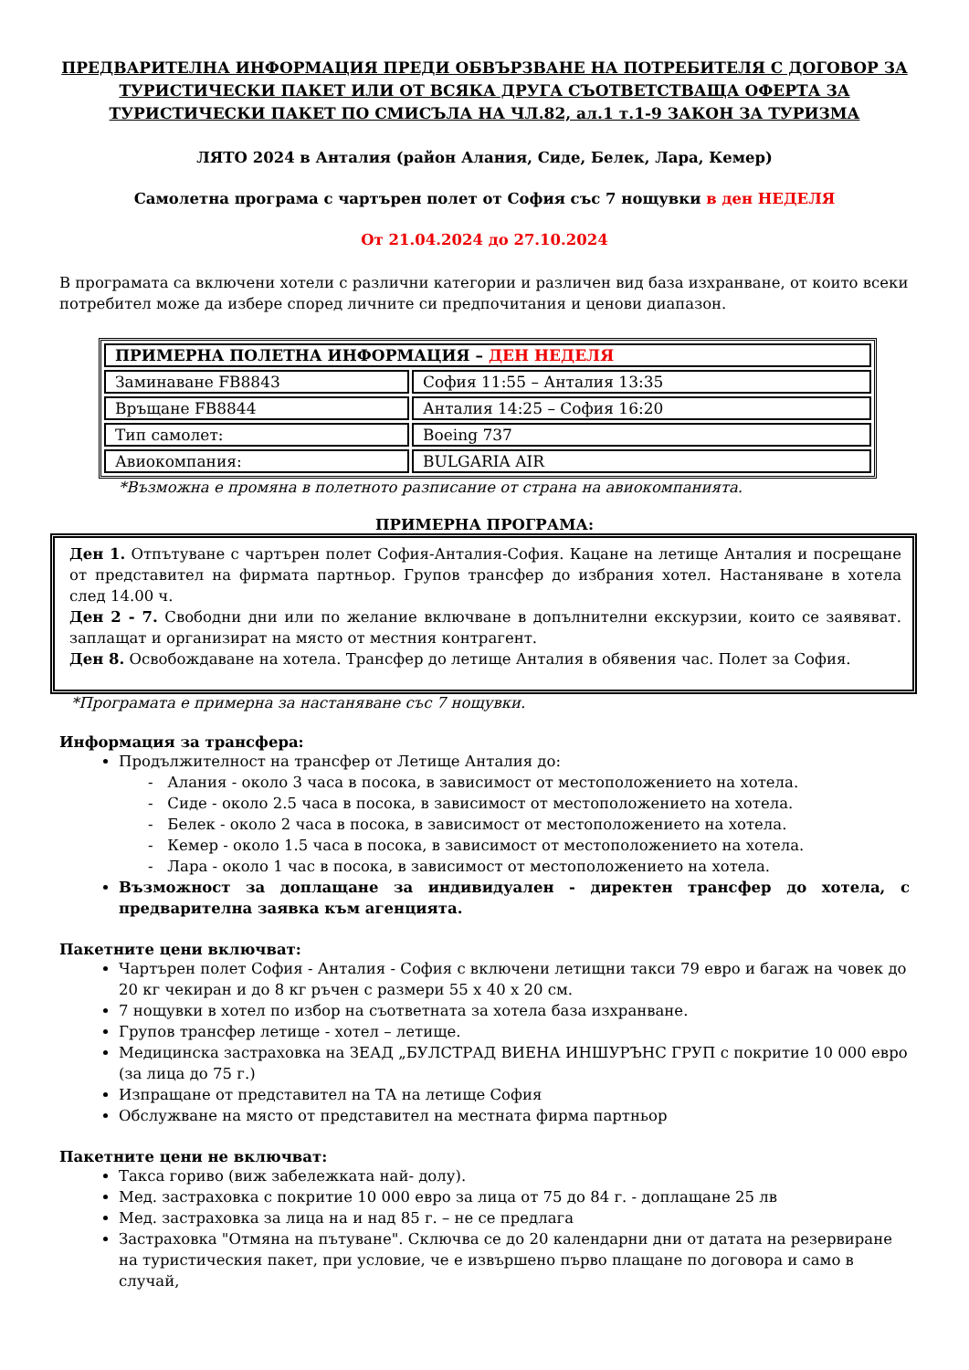ПРЕДВАРИТЕЛНА ИНФОРМАЦИЯ ПРЕДИ ОБВЪРЗВАНЕ НА ПОТРЕБИТЕЛЯ С ДОГОВОР ЗА ТУРИСТИЧЕСКИ ПАКЕТ ИЛИ ОТ ВСЯКА ДРУГА СЪОТВЕТСТВАЩА ОФЕРТА ЗА ТУРИСТИЧЕСКИ ПАКЕТ ПО СМИСЪЛА НА ЧЛ.82, ал.1 т.1-9 ЗАКОН ЗА ТУРИЗМА
ЛЯТО 2024 в Анталия (район Алания, Сиде, Белек, Лара, Кемер)
Самолетна програма с чартърен полет от София със 7 нощувки в ден НЕДЕЛЯ
От 21.04.2024 до 27.10.2024
В програмата са включени хотели с различни категории и различен вид база изхранване, от които всеки потребител може да избере според личните си предпочитания и ценови диапазон.
| ПРИМЕРНА ПОЛЕТНА ИНФОРМАЦИЯ – ДЕН НЕДЕЛЯ | |
| Заминаване FB8843 | София 11:55 – Анталия 13:35 |
| Връщане FB8844 | Анталия 14:25 – София 16:20 |
| Тип самолет: | Boeing 737 |
| Авиокомпания: | BULGARIA AIR |
*Възможна е промяна в полетното разписание от страна на авиокомпанията.
ПРИМЕРНА ПРОГРАМА:
Ден 1. Отпътуване с чартърен полет София-Анталия-София. Кацане на летище Анталия и посрещане от представител на фирмата партньор. Групов трансфер до избрания хотел. Настаняване в хотела след 14.00 ч.
Ден 2 - 7. Свободни дни или по желание включване в допълнителни екскурзии, които се заявяват. заплащат и организират на място от местния контрагент.
Ден 8. Освобождаване на хотела. Трансфер до летище Анталия в обявения час. Полет за София.
*Програмата е примерна за настаняване със 7 нощувки.
Информация за трансфера:
Продължителност на трансфер от Летище Анталия до:
- Алания - около 3 часа в посока, в зависимост от местоположението на хотела.
- Сиде - около 2.5 часа в посока, в зависимост от местоположението на хотела.
- Белек - около 2 часа в посока, в зависимост от местоположението на хотела.
- Кемер - около 1.5 часа в посока, в зависимост от местоположението на хотела.
- Лара - около 1 час в посока, в зависимост от местоположението на хотела.
Възможност за доплащане за индивидуален - директен трансфер до хотела, с предварителна заявка към агенцията.
Пакетните цени включват:
Чартърен полет София - Анталия - София с включени летищни такси 79 евро и багаж на човек до 20 кг чекиран и до 8 кг ръчен с размери 55 x 40 x 20 см.
7 нощувки в хотел по избор на съответната за хотела база изхранване.
Групов трансфер летище - хотел – летище.
Медицинска застраховка на ЗЕАД „БУЛСТРАД ВИЕНА ИНШУРЪНС ГРУП с покритие 10 000 евро (за лица до 75 г.)
Изпращане от представител на ТА на летище София
Обслужване на място от представител на местната фирма партньор
Пакетните цени не включват:
Такса гориво (виж забележката най- долу).
Мед. застраховка с покритие 10 000 евро за лица от 75 до 84 г. - доплащане 25 лв
Мед. застраховка за лица на и над 85 г. – не се предлага
Застраховка "Отмяна на пътуване". Сключва се до 20 календарни дни от датата на резервиране на туристическия пакет, при условие, че е извършено първо плащане по договора и само в случай,